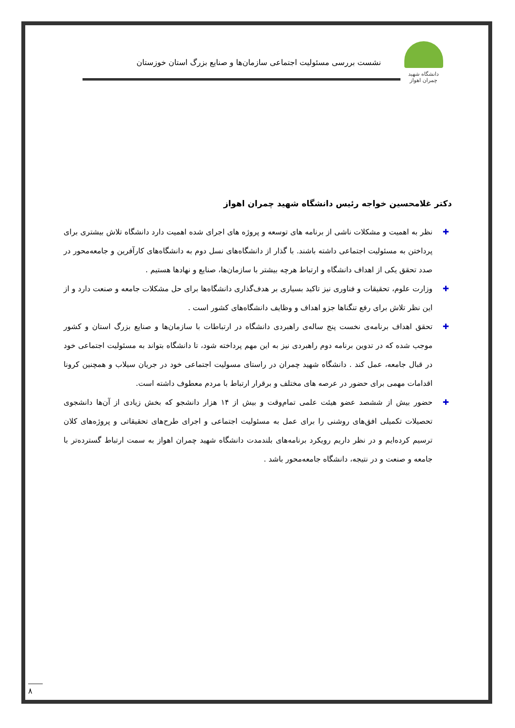دانشگاه شهید چمران اهواز
نشست بررسی مسئولیت اجتماعی سازمان‌ها و صنایع بزرگ استان خوزستان
دکتر غلامحسین خواجه رئیس دانشگاه شهید چمران اهواز
✚ نظر به اهمیت و مشکلات ناشی از برنامه های توسعه و پروژه های اجرای شده اهمیت دارد دانشگاه تلاش بیشتری برای پرداختن به مسئولیت اجتماعی داشته باشند. با گذار از دانشگاه‌های نسل دوم به دانشگاه‌های کارآفرین و جامعه‌محور در صدد تحقق یکی از اهداف دانشگاه و ارتباط هرچه بیشتر با سازمان‌ها، صنایع و نهادها هستیم .
✚ وزارت علوم، تحقیقات و فناوری نیز تاکید بسیاری بر هدف‌گذاری دانشگاه‌ها برای حل مشکلات جامعه و صنعت دارد و از این نظر تلاش برای رفع تنگناها جزو اهداف و وظایف دانشگاه‌های کشور است .
✚ تحقق اهداف برنامه‌ی نخست پنج ساله‌ی راهبردی دانشگاه در ارتباطات با سازمان‌ها و صنایع بزرگ استان و کشور موجب شده که در تدوین برنامه دوم راهبردی نیز به این مهم پرداخته شود، تا دانشگاه بتواند به مسئولیت اجتماعی خود در قبال جامعه، عمل کند . دانشگاه شهید چمران در راستای مسولیت اجتماعی خود در جریان سیلاب و همچنین کرونا اقدامات مهمی برای حضور در عرصه های مختلف و برقرار ارتباط با مردم معطوف داشته است.
✚ حضور بیش از ششصد عضو هیئت علمی تمام‌وقت و بیش از ۱۴ هزار دانشجو که بخش زیادی از آن‌ها دانشجوی تحصیلات تکمیلی افق‌های روشنی را برای عمل به مسئولیت اجتماعی و اجرای طرح‌های تحقیقاتی و پروژه‌های کلان ترسیم کرده‌ایم و در نظر داریم رویکرد برنامه‌های بلندمدت دانشگاه شهید چمران اهواز به سمت ارتباط گسترده‌تر با جامعه و صنعت و در نتیجه، دانشگاه جامعه‌محور باشد .
۸